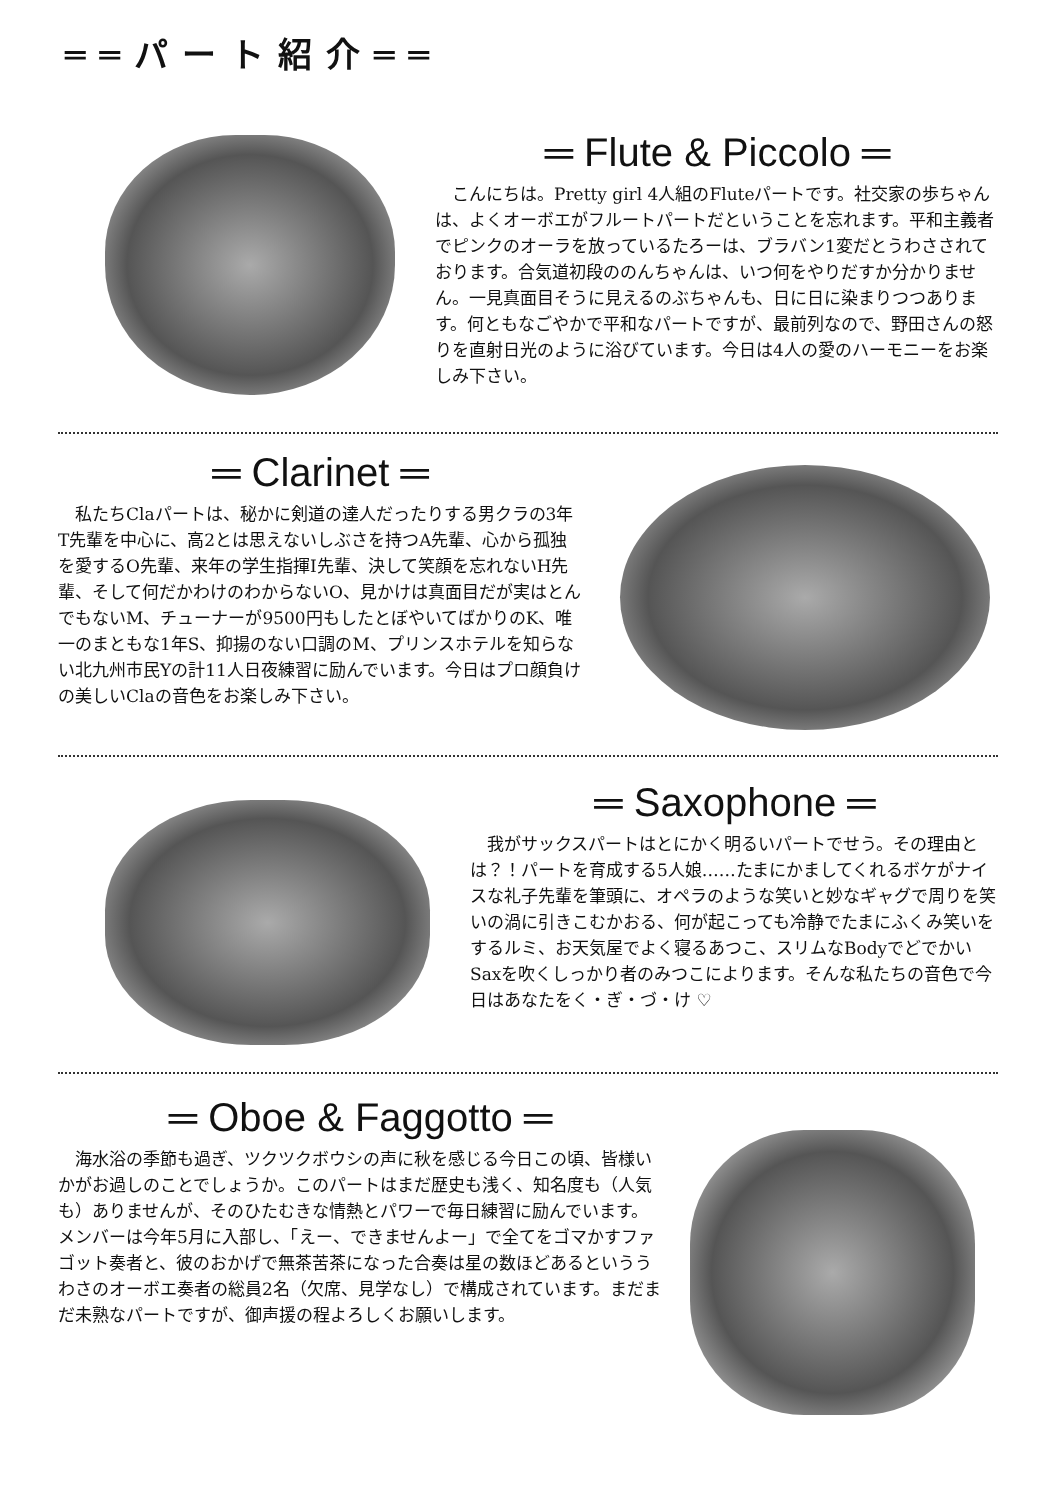══パート紹介══
═ Flute & Piccolo ═
こんにちは。Pretty girl 4人組のFluteパートです。社交家の歩ちゃんは、よくオーボエがフルートパートだということを忘れます。平和主義者でピンクのオーラを放っているたろーは、ブラバン1変だとうわさされております。合気道初段ののんちゃんは、いつ何をやりだすか分かりません。一見真面目そうに見えるのぶちゃんも、日に日に染まりつつあります。何ともなごやかで平和なパートですが、最前列なので、野田さんの怒りを直射日光のように浴びています。今日は4人の愛のハーモニーをお楽しみ下さい。
═ Clarinet ═
私たちClaパートは、秘かに剣道の達人だったりする男クラの3年T先輩を中心に、高2とは思えないしぶさを持つA先輩、心から孤独を愛するO先輩、来年の学生指揮I先輩、決して笑顔を忘れないH先輩、そして何だかわけのわからないO、見かけは真面目だが実はとんでもないM、チューナーが9500円もしたとぼやいてばかりのK、唯一のまともな1年S、抑揚のない口調のM、プリンスホテルを知らない北九州市民Yの計11人日夜練習に励んでいます。今日はプロ顔負けの美しいClaの音色をお楽しみ下さい。
═ Saxophone ═
我がサックスパートはとにかく明るいパートでせう。その理由とは？！パートを育成する5人娘……たまにかましてくれるボケがナイスな礼子先輩を筆頭に、オペラのような笑いと妙なギャグで周りを笑いの渦に引きこむかおる、何が起こっても冷静でたまにふくみ笑いをするルミ、お天気屋でよく寝るあつこ、スリムなBodyでどでかいSaxを吹くしっかり者のみつこによります。そんな私たちの音色で今日はあなたをく・ぎ・づ・け ♡
═ Oboe & Faggotto ═
海水浴の季節も過ぎ、ツクツクボウシの声に秋を感じる今日この頃、皆様いかがお過しのことでしょうか。このパートはまだ歴史も浅く、知名度も（人気も）ありませんが、そのひたむきな情熱とパワーで毎日練習に励んでいます。メンバーは今年5月に入部し、「えー、できませんよー」で全てをゴマかすファゴット奏者と、彼のおかげで無茶苦茶になった合奏は星の数ほどあるといううわさのオーボエ奏者の総員2名（欠席、見学なし）で構成されています。まだまだ未熟なパートですが、御声援の程よろしくお願いします。